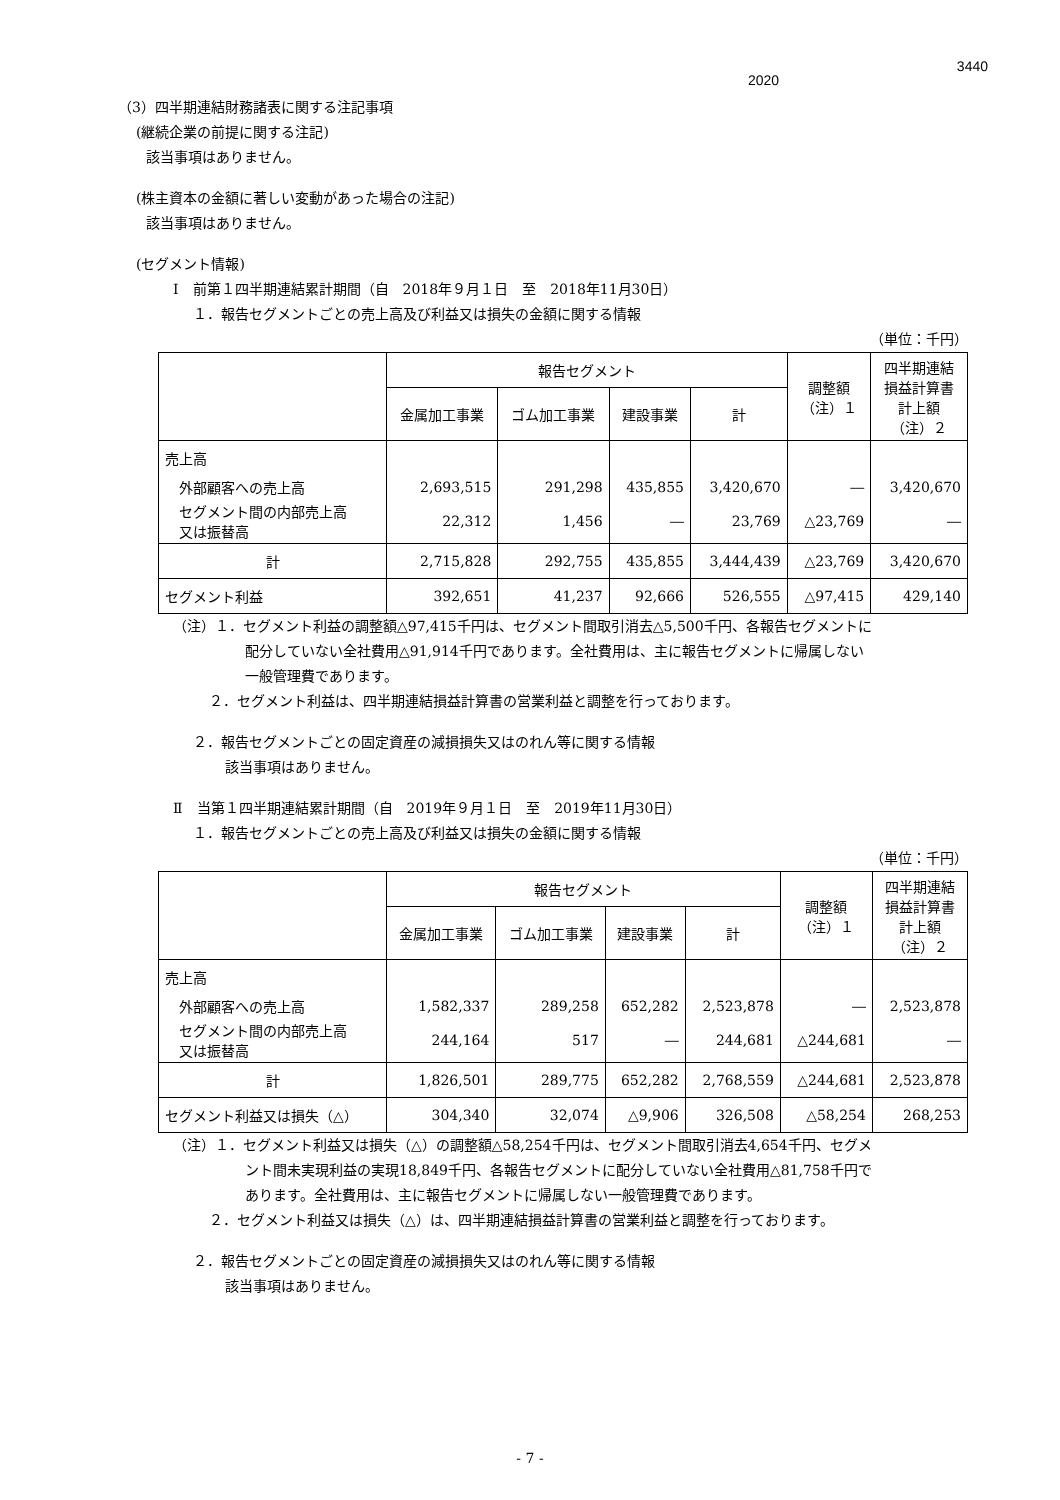3440
2020
（3）四半期連結財務諸表に関する注記事項
(継続企業の前提に関する注記)
該当事項はありません。
(株主資本の金額に著しい変動があった場合の注記)
該当事項はありません。
(セグメント情報)
Ⅰ　前第１四半期連結累計期間（自　2018年９月１日　至　2018年11月30日）
１．報告セグメントごとの売上高及び利益又は損失の金額に関する情報
（単位：千円）
| | 報告セグメント | | | | 調整額 （注）１ | 四半期連結 損益計算書 計上額 （注）２ |
| --- | --- | --- | --- | --- | --- | --- |
| | 金属加工事業 | ゴム加工事業 | 建設事業 | 計 | | |
| 売上高 | | | | | | |
| 外部顧客への売上高 | 2,693,515 | 291,298 | 435,855 | 3,420,670 | ― | 3,420,670 |
| セグメント間の内部売上高 又は振替高 | 22,312 | 1,456 | ― | 23,769 | △23,769 | ― |
| 計 | 2,715,828 | 292,755 | 435,855 | 3,444,439 | △23,769 | 3,420,670 |
| セグメント利益 | 392,651 | 41,237 | 92,666 | 526,555 | △97,415 | 429,140 |
（注）１．セグメント利益の調整額△97,415千円は、セグメント間取引消去△5,500千円、各報告セグメントに
配分していない全社費用△91,914千円であります。全社費用は、主に報告セグメントに帰属しない
一般管理費であります。
２．セグメント利益は、四半期連結損益計算書の営業利益と調整を行っております。
２．報告セグメントごとの固定資産の減損損失又はのれん等に関する情報
該当事項はありません。
Ⅱ　当第１四半期連結累計期間（自　2019年９月１日　至　2019年11月30日）
１．報告セグメントごとの売上高及び利益又は損失の金額に関する情報
（単位：千円）
| | 報告セグメント | | | | 調整額 （注）１ | 四半期連結 損益計算書 計上額 （注）２ |
| --- | --- | --- | --- | --- | --- | --- |
| | 金属加工事業 | ゴム加工事業 | 建設事業 | 計 | | |
| 売上高 | | | | | | |
| 外部顧客への売上高 | 1,582,337 | 289,258 | 652,282 | 2,523,878 | ― | 2,523,878 |
| セグメント間の内部売上高 又は振替高 | 244,164 | 517 | ― | 244,681 | △244,681 | ― |
| 計 | 1,826,501 | 289,775 | 652,282 | 2,768,559 | △244,681 | 2,523,878 |
| セグメント利益又は損失（△） | 304,340 | 32,074 | △9,906 | 326,508 | △58,254 | 268,253 |
（注）１．セグメント利益又は損失（△）の調整額△58,254千円は、セグメント間取引消去4,654千円、セグメ
ント間未実現利益の実現18,849千円、各報告セグメントに配分していない全社費用△81,758千円で
あります。全社費用は、主に報告セグメントに帰属しない一般管理費であります。
２．セグメント利益又は損失（△）は、四半期連結損益計算書の営業利益と調整を行っております。
２．報告セグメントごとの固定資産の減損損失又はのれん等に関する情報
該当事項はありません。
- 7 -